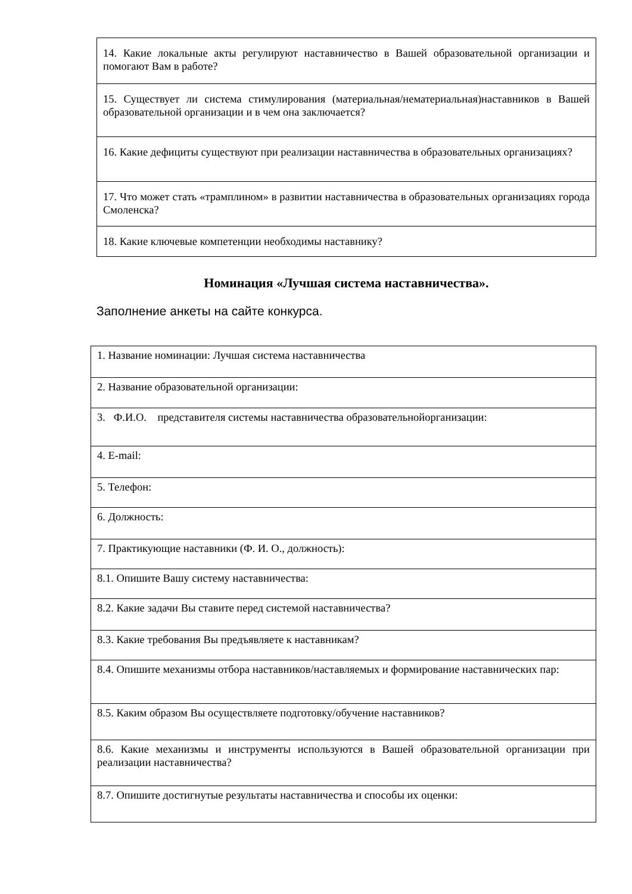| 14. Какие локальные акты регулируют наставничество в Вашей образовательной организации и помогают Вам в работе? |
| 15. Существует ли система стимулирования (материальная/нематериальная)наставников в Вашей образовательной организации и в чем она заключается? |
| 16. Какие дефициты существуют при реализации наставничества в образовательных организациях? |
| 17. Что может стать «трамплином» в развитии наставничества в образовательных организациях города Смоленска? |
| 18. Какие ключевые компетенции необходимы наставнику? |
Номинация «Лучшая система наставничества».
Заполнение анкеты на сайте конкурса.
| 1. Название номинации: Лучшая система наставничества |
| 2. Название образовательной организации: |
| 3. Ф.И.О. представителя системы наставничества образовательнойорганизации: |
| 4. E-mail: |
| 5. Телефон: |
| 6. Должность: |
| 7. Практикующие наставники (Ф. И. О., должность): |
| 8.1. Опишите Вашу систему наставничества: |
| 8.2. Какие задачи Вы ставите перед системой наставничества? |
| 8.3. Какие требования Вы предъявляете к наставникам? |
| 8.4. Опишите механизмы отбора наставников/наставляемых и формирование наставнических пар: |
| 8.5. Каким образом Вы осуществляете подготовку/обучение наставников? |
| 8.6. Какие механизмы и инструменты используются в Вашей образовательной организации при реализации наставничества? |
| 8.7. Опишите достигнутые результаты наставничества и способы их оценки: |